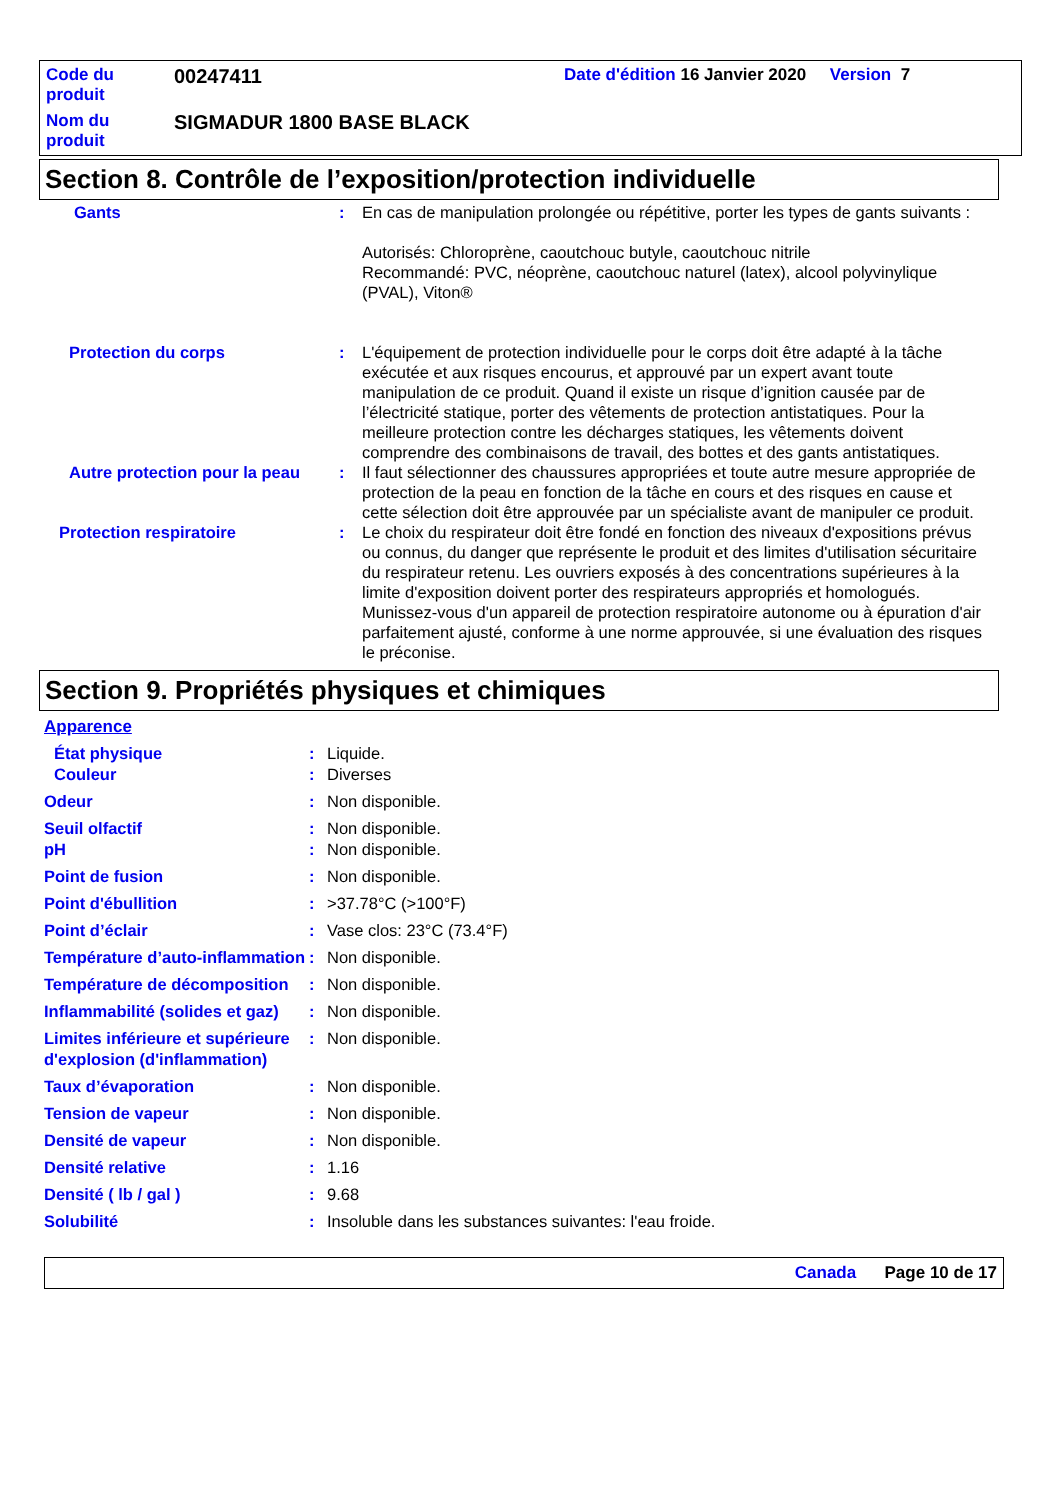| Code du produit | 00247411 | Date d'édition 16 Janvier 2020 Version 7 |
| Nom du produit | SIGMADUR 1800 BASE BLACK | |
Section 8. Contrôle de l’exposition/protection individuelle
| Gants | : | En cas de manipulation prolongée ou répétitive, porter les types de gants suivants : Autorisés: Chloroprène, caoutchouc butyle, caoutchouc nitrile Recommandé: PVC, néoprène, caoutchouc naturel (latex), alcool polyvinylique (PVAL), Viton® |
| Protection du corps | : | L'équipement de protection individuelle pour le corps doit être adapté à la tâche exécutée et aux risques encourus, et approuvé par un expert avant toute manipulation de ce produit. Quand il existe un risque d’ignition causée par de l’électricité statique, porter des vêtements de protection antistatiques. Pour la meilleure protection contre les décharges statiques, les vêtements doivent comprendre des combinaisons de travail, des bottes et des gants antistatiques. |
| Autre protection pour la peau | : | Il faut sélectionner des chaussures appropriées et toute autre mesure appropriée de protection de la peau en fonction de la tâche en cours et des risques en cause et cette sélection doit être approuvée par un spécialiste avant de manipuler ce produit. |
| Protection respiratoire | : | Le choix du respirateur doit être fondé en fonction des niveaux d'expositions prévus ou connus, du danger que représente le produit et des limites d'utilisation sécuritaire du respirateur retenu. Les ouvriers exposés à des concentrations supérieures à la limite d'exposition doivent porter des respirateurs appropriés et homologués. Munissez-vous d'un appareil de protection respiratoire autonome ou à épuration d'air parfaitement ajusté, conforme à une norme approuvée, si une évaluation des risques le préconise. |
Section 9. Propriétés physiques et chimiques
Apparence
| État physique | : | Liquide. |
| Couleur | : | Diverses |
| Odeur | : | Non disponible. |
| Seuil olfactif | : | Non disponible. |
| pH | : | Non disponible. |
| Point de fusion | : | Non disponible. |
| Point d'ébullition | : | >37.78°C (>100°F) |
| Point d’éclair | : | Vase clos: 23°C (73.4°F) |
| Température d’auto-inflammation | : | Non disponible. |
| Température de décomposition | : | Non disponible. |
| Inflammabilité (solides et gaz) | : | Non disponible. |
| Limites inférieure et supérieure d'explosion (d'inflammation) | : | Non disponible. |
| Taux d’évaporation | : | Non disponible. |
| Tension de vapeur | : | Non disponible. |
| Densité de vapeur | : | Non disponible. |
| Densité relative | : | 1.16 |
| Densité ( lb / gal ) | : | 9.68 |
| Solubilité | : | Insoluble dans les substances suivantes: l'eau froide. |
Canada Page 10 de 17